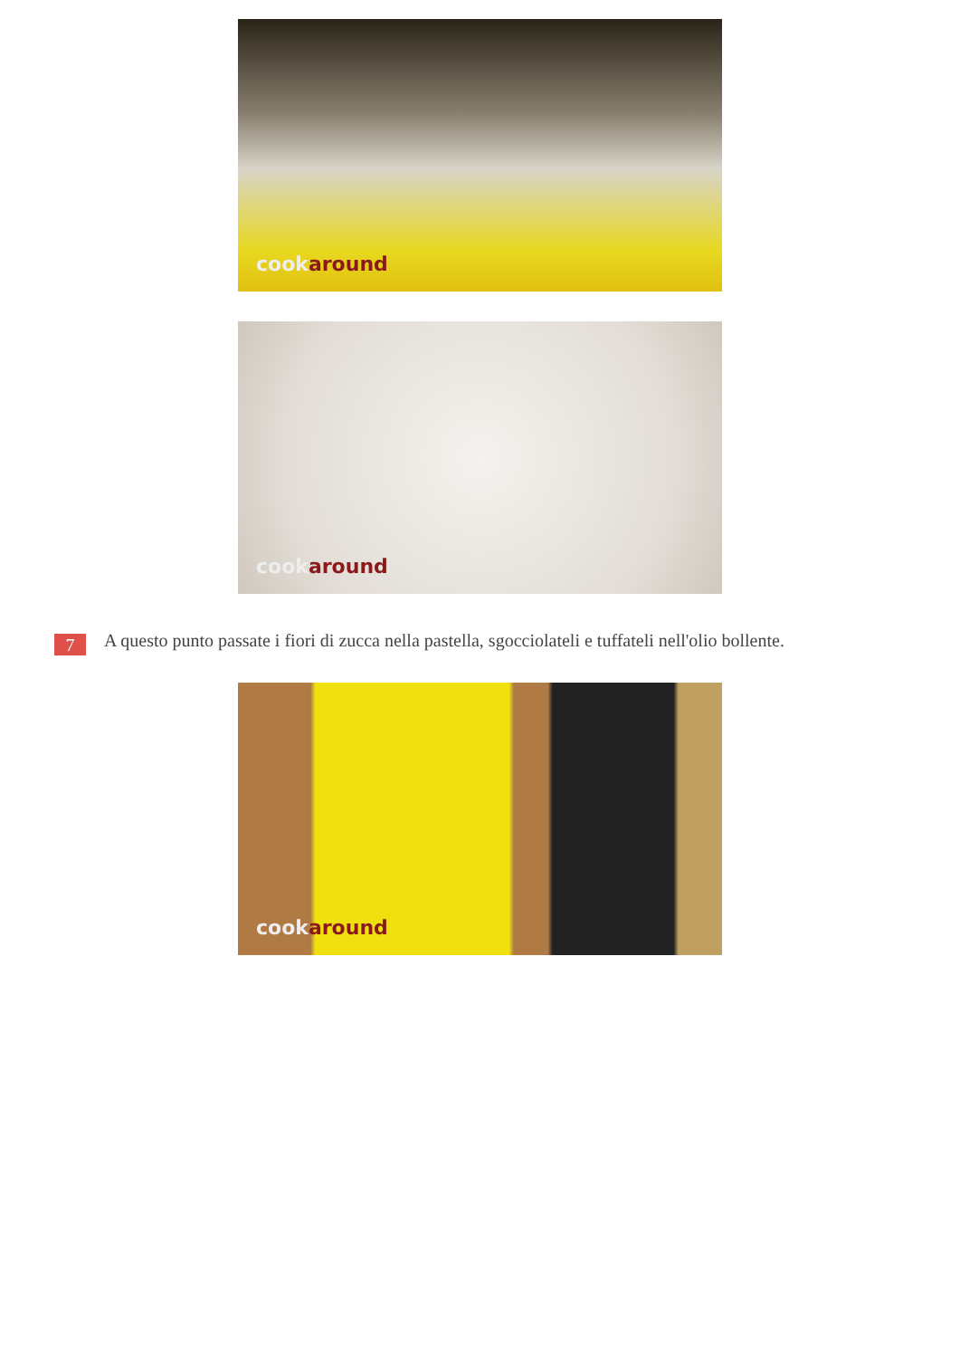cookaround
cookaround
7
A questo punto passate i fiori di zucca nella pastella, sgocciolateli e tuffateli nell'olio bollente.
cookaround